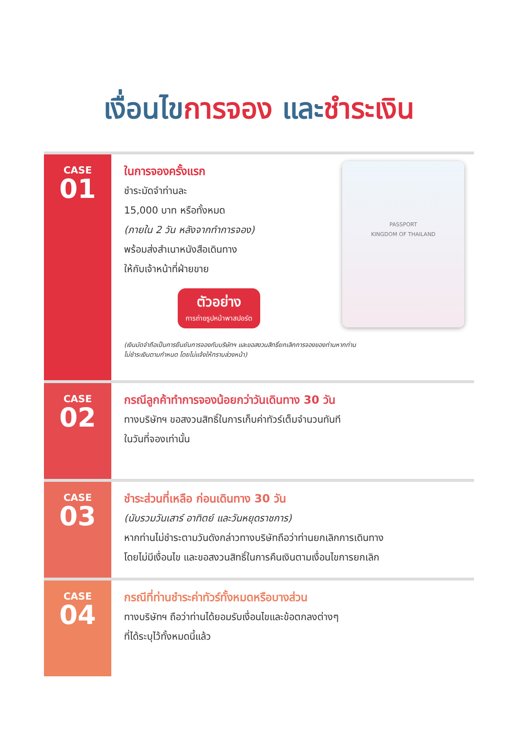เงื่อนไขการจอง และชำระเงิน
CASE
01
ในการจองครั้งแรก
ชำระมัดจำท่านละ
15,000 บาท หรือทั้งหมด
(ภายใน 2 วัน หลังจากทำการจอง)
พร้อมส่งสำเนาหนังสือเดินทาง
ให้กับเจ้าหน้าที่ฝ่ายขาย
ตัวอย่าง
การถ่ายรูปหน้าพาสปอร์ต
PASSPORT
KINGDOM OF THAILAND
(เงินมัดจำถือเป็นการยืนยันการจองกับบริษัทฯ และขอสงวนสิทธิ์ยกเลิกการจองของท่านหากท่าน
ไม่ชำระเงินตามกำหนด โดยไม่แจ้งให้ทราบล่วงหน้า)
CASE
02
กรณีลูกค้าทำการจองน้อยกว่าวันเดินทาง 30 วัน
ทางบริษัทฯ ขอสงวนสิทธิ์ในการเก็บค่าทัวร์เต็มจำนวนทันที
ในวันที่จองเท่านั้น
CASE
03
ชำระส่วนที่เหลือ ก่อนเดินทาง 30 วัน
(นับรวมวันเสาร์ อาทิตย์ และวันหยุดราชการ)
หากท่านไม่ชำระตามวันดังกล่าวทางบริษัทถือว่าท่านยกเลิกการเดินทาง
โดยไม่มีเงื่อนไข และขอสงวนสิทธิ์ในการคืนเงินตามเงื่อนไขการยกเลิก
CASE
04
กรณีที่ท่านชำระค่าทัวร์ทั้งหมดหรือบางส่วน
ทางบริษัทฯ ถือว่าท่านได้ยอมรับเงื่อนไขและข้อตกลงต่างๆ
ที่ได้ระบุไว้ทั้งหมดนี้แล้ว